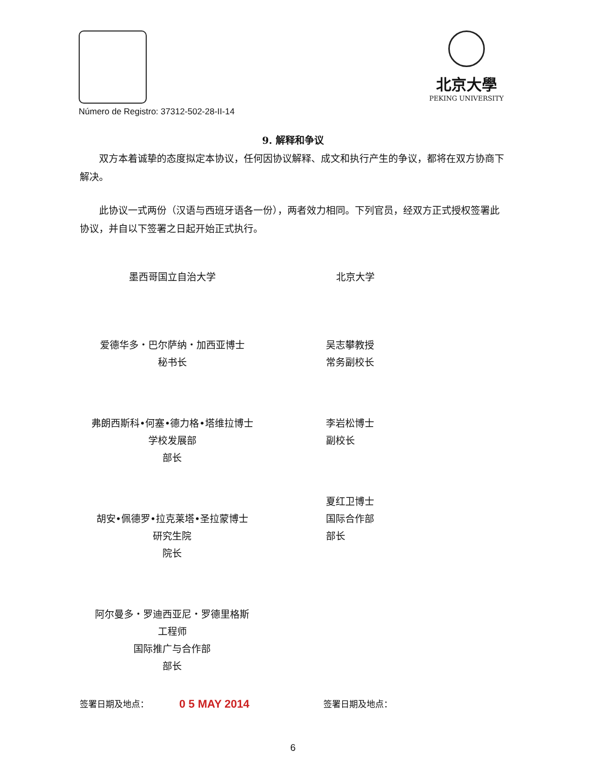北京大學
PEKING UNIVERSITY
Número de Registro: 37312-502-28-II-14
9. 解释和争议
双方本着诚挚的态度拟定本协议，任何因协议解释、成文和执行产生的争议，都将在双方协商下解决。
此协议一式两份（汉语与西班牙语各一份），两者效力相同。下列官员，经双方正式授权签署此协议，并自以下签署之日起开始正式执行。
墨西哥国立自治大学
爱德华多・巴尔萨纳・加西亚博士
秘书长
弗朗西斯科•何塞•德力格•塔维拉博士
学校发展部
部长
胡安•佩德罗•拉克莱塔•圣拉蒙博士
研究生院
院长
阿尔曼多・罗迪西亚尼・罗德里格斯
工程师
国际推广与合作部
部长
北京大学
吴志攀教授
常务副校长
李岩松博士
副校长
夏红卫博士
国际合作部
部长
签署日期及地点： 0 5 MAY 2014
签署日期及地点：
6